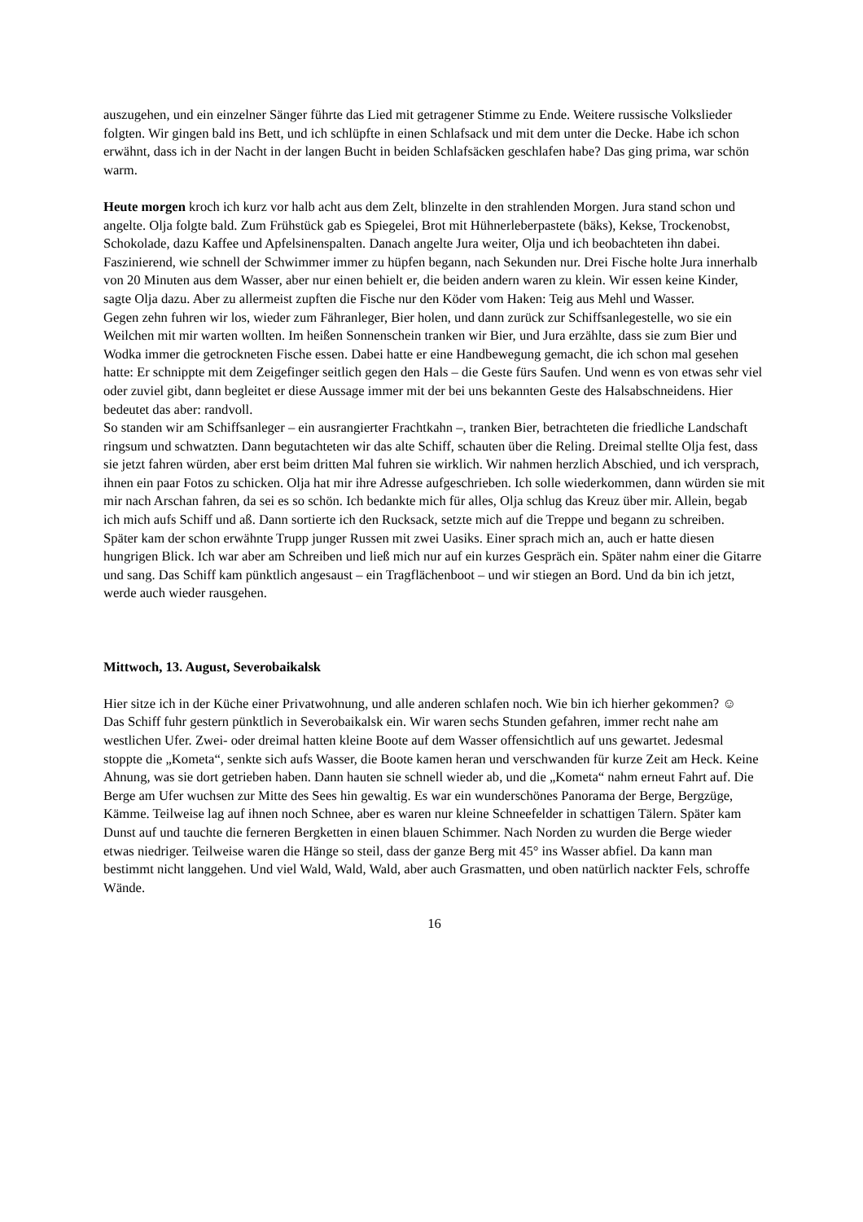auszugehen, und ein einzelner Sänger führte das Lied mit getragener Stimme zu Ende. Weitere russische Volkslieder folgten. Wir gingen bald ins Bett, und ich schlüpfte in einen Schlafsack und mit dem unter die Decke. Habe ich schon erwähnt, dass ich in der Nacht in der langen Bucht in beiden Schlafsäcken geschlafen habe? Das ging prima, war schön warm.
Heute morgen kroch ich kurz vor halb acht aus dem Zelt, blinzelte in den strahlenden Morgen. Jura stand schon und angelte. Olja folgte bald. Zum Frühstück gab es Spiegelei, Brot mit Hühnerleberpastete (bäks), Kekse, Trockenobst, Schokolade, dazu Kaffee und Apfelsinenspalten. Danach angelte Jura weiter, Olja und ich beobachteten ihn dabei. Faszinierend, wie schnell der Schwimmer immer zu hüpfen begann, nach Sekunden nur. Drei Fische holte Jura innerhalb von 20 Minuten aus dem Wasser, aber nur einen behielt er, die beiden andern waren zu klein. Wir essen keine Kinder, sagte Olja dazu. Aber zu allermeist zupften die Fische nur den Köder vom Haken: Teig aus Mehl und Wasser.
Gegen zehn fuhren wir los, wieder zum Fähranleger, Bier holen, und dann zurück zur Schiffsanlegestelle, wo sie ein Weilchen mit mir warten wollten. Im heißen Sonnenschein tranken wir Bier, und Jura erzählte, dass sie zum Bier und Wodka immer die getrockneten Fische essen. Dabei hatte er eine Handbewegung gemacht, die ich schon mal gesehen hatte: Er schnippte mit dem Zeigefinger seitlich gegen den Hals – die Geste fürs Saufen. Und wenn es von etwas sehr viel oder zuviel gibt, dann begleitet er diese Aussage immer mit der bei uns bekannten Geste des Halsabschneidens. Hier bedeutet das aber: randvoll.
So standen wir am Schiffsanleger – ein ausrangierter Frachtkahn –, tranken Bier, betrachteten die friedliche Landschaft ringsum und schwatzten. Dann begutachteten wir das alte Schiff, schauten über die Reling. Dreimal stellte Olja fest, dass sie jetzt fahren würden, aber erst beim dritten Mal fuhren sie wirklich. Wir nahmen herzlich Abschied, und ich versprach, ihnen ein paar Fotos zu schicken. Olja hat mir ihre Adresse aufgeschrieben. Ich solle wiederkommen, dann würden sie mit mir nach Arschan fahren, da sei es so schön. Ich bedankte mich für alles, Olja schlug das Kreuz über mir. Allein, begab ich mich aufs Schiff und aß. Dann sortierte ich den Rucksack, setzte mich auf die Treppe und begann zu schreiben.
Später kam der schon erwähnte Trupp junger Russen mit zwei Uasiks. Einer sprach mich an, auch er hatte diesen hungrigen Blick. Ich war aber am Schreiben und ließ mich nur auf ein kurzes Gespräch ein. Später nahm einer die Gitarre und sang. Das Schiff kam pünktlich angesaust – ein Tragflächenboot – und wir stiegen an Bord. Und da bin ich jetzt, werde auch wieder rausgehen.
Mittwoch, 13. August, Severobaikalsk
Hier sitze ich in der Küche einer Privatwohnung, und alle anderen schlafen noch. Wie bin ich hierher gekommen? ☺
Das Schiff fuhr gestern pünktlich in Severobaikalsk ein. Wir waren sechs Stunden gefahren, immer recht nahe am westlichen Ufer. Zwei- oder dreimal hatten kleine Boote auf dem Wasser offensichtlich auf uns gewartet. Jedesmal stoppte die „Kometa“, senkte sich aufs Wasser, die Boote kamen heran und verschwanden für kurze Zeit am Heck. Keine Ahnung, was sie dort getrieben haben. Dann hauten sie schnell wieder ab, und die „Kometa“ nahm erneut Fahrt auf. Die Berge am Ufer wuchsen zur Mitte des Sees hin gewaltig. Es war ein wunderschönes Panorama der Berge, Bergzüge, Kämme. Teilweise lag auf ihnen noch Schnee, aber es waren nur kleine Schneefelder in schattigen Tälern. Später kam Dunst auf und tauchte die ferneren Bergketten in einen blauen Schimmer. Nach Norden zu wurden die Berge wieder etwas niedriger. Teilweise waren die Hänge so steil, dass der ganze Berg mit 45° ins Wasser abfiel. Da kann man bestimmt nicht langgehen. Und viel Wald, Wald, Wald, aber auch Grasmatten, und oben natürlich nackter Fels, schroffe Wände.
16